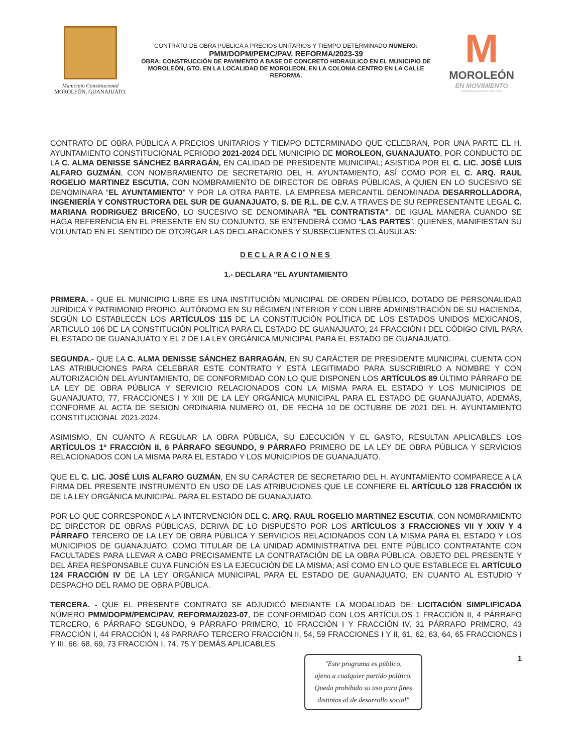Municipio Constitucional
MOROLEÓN, GUANAJUATO.
CONTRATO DE OBRA PÚBLICA A PRECIOS UNITARIOS Y TIEMPO DETERMINADO NUMERO:
PMM/DOPM/PEMC/PAV. REFORMA/2023-39
OBRA: CONSTRUCCIÓN DE PAVIMENTO A BASE DE CONCRETO HIDRAULICO EN EL MUNICIPIO DE MOROLEÓN, GTO. EN LA LOCALIDAD DE MOROLEON, EN LA COLONIA CENTRO EN LA CALLE REFORMA.
M
MOROLEÓN
EN MOVIMIENTO
GOBIERNO MUNICIPAL 2021-2024
CONTRATO DE OBRA PÚBLICA A PRECIOS UNITARIOS Y TIEMPO DETERMINADO QUE CELEBRAN, POR UNA PARTE EL H. AYUNTAMIENTO CONSTITUCIONAL PERIODO 2021-2024 DEL MUNICIPIO DE MOROLEON, GUANAJUATO, POR CONDUCTO DE LA C. ALMA DENISSE SÁNCHEZ BARRAGÁN, EN CALIDAD DE PRESIDENTE MUNICIPAL; ASISTIDA POR EL C. LIC. JOSÉ LUIS ALFARO GUZMÁN, CON NOMBRAMIENTO DE SECRETARIO DEL H. AYUNTAMIENTO, ASÍ COMO POR EL C. ARQ. RAUL ROGELIO MARTINEZ ESCUTIA, CON NOMBRAMIENTO DE DIRECTOR DE OBRAS PÚBLICAS, A QUIEN EN LO SUCESIVO SE DENOMINARA “EL AYUNTAMIENTO” Y POR LA OTRA PARTE, LA EMPRESA MERCANTIL DENOMINADA DESARROLLADORA, INGENIERÍA Y CONSTRUCTORA DEL SUR DE GUANAJUATO, S. DE R.L. DE C.V. A TRAVES DE SU REPRESENTANTE LEGAL C. MARIANA RODRIGUEZ BRICEÑO, LO SUCESIVO SE DENOMINARÁ "EL CONTRATISTA", DE IGUAL MANERA CUANDO SE HAGA REFERENCIA EN EL PRESENTE EN SU CONJUNTO, SE ENTENDERÁ COMO “LAS PARTES”, QUIENES, MANIFIESTAN SU VOLUNTAD EN EL SENTIDO DE OTORGAR LAS DECLARACIONES Y SUBSECUENTES CLÁUSULAS:
DECLARACIONES
1.- DECLARA "EL AYUNTAMIENTO
PRIMERA. - QUE EL MUNICIPIO LIBRE ES UNA INSTITUCIÓN MUNICIPAL DE ORDEN PÚBLICO, DOTADO DE PERSONALIDAD JURÍDICA Y PATRIMONIO PROPIO, AUTÓNOMO EN SU RÉGIMEN INTERIOR Y CON LIBRE ADMINISTRACIÓN DE SU HACIENDA, SEGÚN LO ESTABLECEN LOS ARTÍCULOS 115 DE LA CONSTITUCIÓN POLÍTICA DE LOS ESTADOS UNIDOS MEXICANOS, ARTICULO 106 DE LA CONSTITUCIÓN POLÍTICA PARA EL ESTADO DE GUANAJUATO; 24 FRACCIÓN I DEL CÓDIGO CIVIL PARA EL ESTADO DE GUANAJUATO Y EL 2 DE LA LEY ORGÁNICA MUNICIPAL PARA EL ESTADO DE GUANAJUATO.
SEGUNDA.- QUE LA C. ALMA DENISSE SÁNCHEZ BARRAGÁN, EN SU CARÁCTER DE PRESIDENTE MUNICIPAL CUENTA CON LAS ATRIBUCIONES PARA CELEBRAR ESTE CONTRATO Y ESTÁ LEGITIMADO PARA SUSCRIBIRLO A NOMBRE Y CON AUTORIZACIÓN DEL AYUNTAMIENTO, DE CONFORMIDAD CON LO QUE DISPONEN LOS ARTÍCULOS 89 ÚLTIMO PÁRRAFO DE LA LEY DE OBRA PÚBLICA Y SERVICIO RELACIONADOS CON LA MISMA PARA EL ESTADO Y LOS MUNICIPIOS DE GUANAJUATO, 77, FRACCIONES I Y XIII DE LA LEY ORGÁNICA MUNICIPAL PARA EL ESTADO DE GUANAJUATO, ADEMÁS, CONFORME AL ACTA DE SESION ORDINARIA NUMERO 01, DE FECHA 10 DE OCTUBRE DE 2021 DEL H. AYUNTAMIENTO CONSTITUCIONAL 2021-2024.
ASIMISMO, EN CUANTO A REGULAR LA OBRA PÚBLICA, SU EJECUCIÓN Y EL GASTO, RESULTAN APLICABLES LOS ARTÍCULOS 1º FRACCIÓN II, 6 PÁRRAFO SEGUNDO, 9 PÁRRAFO PRIMERO DE LA LEY DE OBRA PÚBLICA Y SERVICIOS RELACIONADOS CON LA MISMA PARA EL ESTADO Y LOS MUNICIPIOS DE GUANAJUATO.
QUE EL C. LIC. JOSÉ LUIS ALFARO GUZMÁN, EN SU CARÁCTER DE SECRETARIO DEL H. AYUNTAMIENTO COMPARECE A LA FIRMA DEL PRESENTE INSTRUMENTO EN USO DE LAS ATRIBUCIONES QUE LE CONFIERE EL ARTÍCULO 128 FRACCIÓN IX DE LA LEY ORGÁNICA MUNICIPAL PARA EL ESTADO DE GUANAJUATO.
POR LO QUE CORRESPONDE A LA INTERVENCIÓN DEL C. ARQ. RAUL ROGELIO MARTINEZ ESCUTIA, CON NOMBRAMIENTO DE DIRECTOR DE OBRAS PÚBLICAS, DERIVA DE LO DISPUESTO POR LOS ARTÍCULOS 3 FRACCIONES VII Y XXIV Y 4 PÁRRAFO TERCERO DE LA LEY DE OBRA PÚBLICA Y SERVICIOS RELACIONADOS CON LA MISMA PARA EL ESTADO Y LOS MUNICIPIOS DE GUANAJUATO, COMO TITULAR DE LA UNIDAD ADMINISTRATIVA DEL ENTE PÚBLICO CONTRATANTE CON FACULTADES PARA LLEVAR A CABO PRECISAMENTE LA CONTRATACIÓN DE LA OBRA PÚBLICA, OBJETO DEL PRESENTE Y DEL ÁREA RESPONSABLE CUYA FUNCIÓN ES LA EJECUCIÓN DE LA MISMA; ASÍ COMO EN LO QUE ESTABLECE EL ARTÍCULO 124 FRACCIÓN IV DE LA LEY ORGÁNICA MUNICIPAL PARA EL ESTADO DE GUANAJUATO, EN CUANTO AL ESTUDIO Y DESPACHO DEL RAMO DE OBRA PÚBLICA.
TERCERA. - QUE EL PRESENTE CONTRATO SE ADJUDICÓ MEDIANTE LA MODALIDAD DE: LICITACIÓN SIMPLIFICADA NÚMERO PMM/DOPM/PEMC/PAV. REFORMA/2023-07, DE CONFORMIDAD CON LOS ARTÍCULOS 1 FRACCIÓN II, 4 PÁRRAFO TERCERO, 6 PÁRRAFO SEGUNDO, 9 PÁRRAFO PRIMERO, 10 FRACCIÓN I Y FRACCIÓN IV, 31 PÁRRAFO PRIMERO, 43 FRACCIÓN I, 44 FRACCIÓN I, 46 PARRAFO TERCERO FRACCIÓN II, 54, 59 FRACCIONES I Y II, 61, 62, 63, 64, 65 FRACCIONES I Y III, 66, 68, 69, 73 FRACCIÓN I, 74, 75 Y DEMÁS APLICABLES
"Este programa es público,
ajeno a cualquier partido político.
Queda prohibido su uso para fines
distintos al de desarrollo social"
1